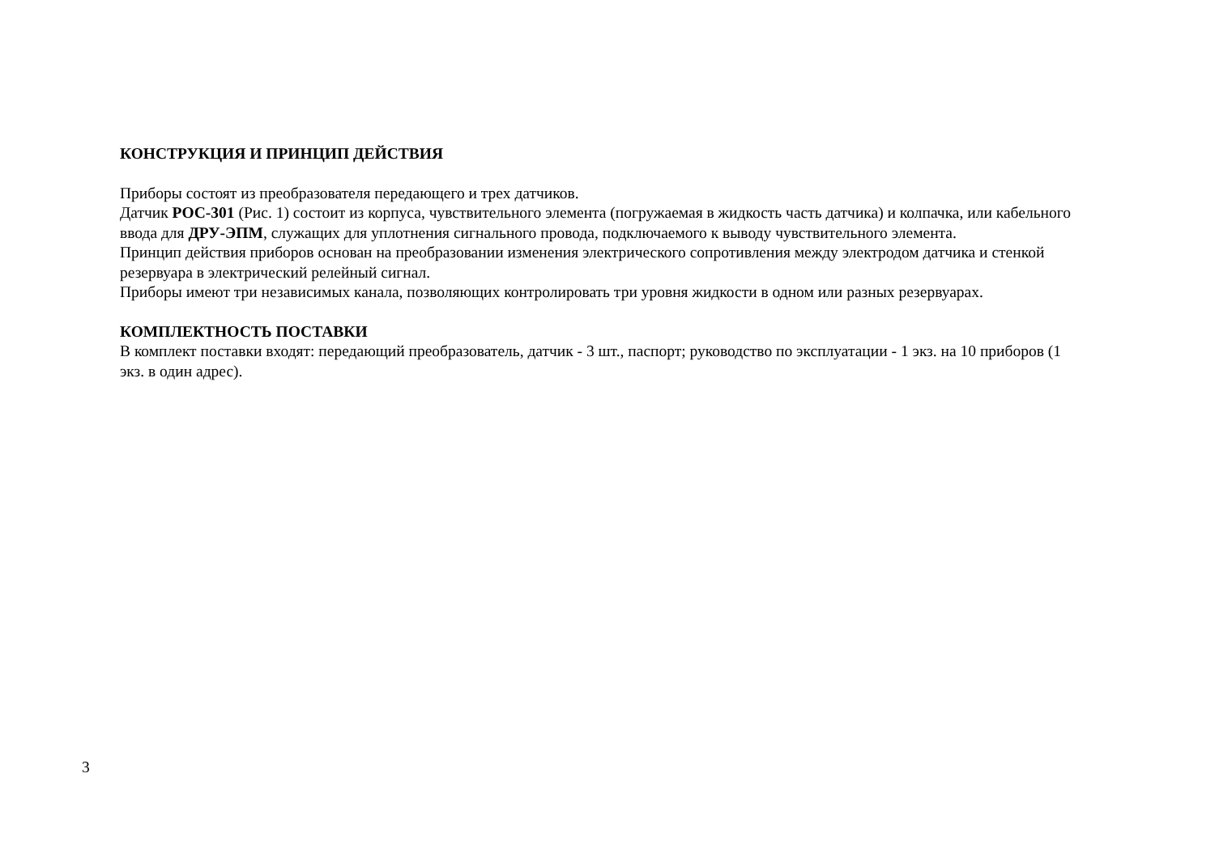КОНСТРУКЦИЯ И ПРИНЦИП ДЕЙСТВИЯ
Приборы состоят из преобразователя передающего и трех датчиков.
Датчик РОС-301 (Рис. 1) состоит из корпуса, чувствительного элемента (погружаемая в жидкость часть датчика) и колпачка, или кабельного ввода для ДРУ-ЭПМ, служащих для уплотнения сигнального провода, подключаемого к выводу чувствительного элемента.
Принцип действия приборов основан на преобразовании изменения электрического сопротивления между электродом датчика и стенкой резервуара в электрический релейный сигнал.
Приборы имеют три независимых канала, позволяющих контролировать три уровня жидкости в одном или разных резервуарах.
КОМПЛЕКТНОСТЬ ПОСТАВКИ
В комплект поставки входят: передающий преобразователь, датчик - 3 шт., паспорт; руководство по эксплуатации - 1 экз. на 10 приборов (1 экз. в один адрес).
3